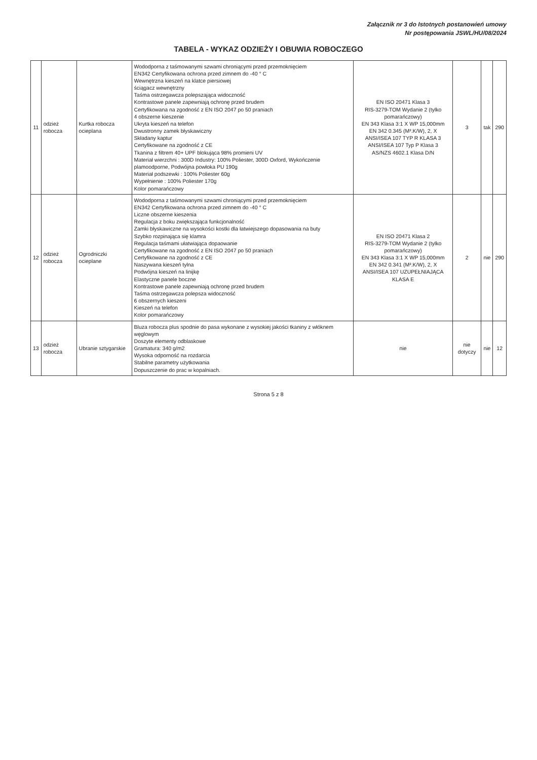Załącznik nr 3 do Istotnych postanowień umowy
Nr postępowania JSWL/HU/08/2024
TABELA - WYKAZ ODZIEŻY I OBUWIA ROBOCZEGO
| 11 | odzież robocza | Kurtka robocza ocieplana | Wododporna z taśmowanymi szwami chroniącymi przed przemoknięciem EN342 Certyfikowana ochrona przed zimnem do -40 ° C Wewnętrzna kieszeń na klatce piersiowej ściągacz wewnętrzny Taśma ostrzegawcza polepszająca widoczność Kontrastowe panele zapewniają ochronę przed brudem Certyfikowana na zgodność z EN ISO 2047 po 50 praniach 4 obszerne kieszenie Ukryta kieszeń na telefon Dwustronny zamek błyskawiczny Składany kaptur Certyfikowane na zgodność z CE Tkanina z filtrem 40+ UPF blokująca 98% promieni UV Materiał wierzchni : 300D Industry: 100% Poliester, 300D Oxford, Wykończenie plamoodporne, Podwójna powłoka PU 190g Materiał podszewki : 100% Poliester 60g Wypełnienie : 100% Poliester 170g Kolor pomarańczowy | EN ISO 20471 Klasa 3 RIS-3279-TOM Wydanie 2 (tylko pomarańczowy) EN 343 Klasa 3:1 X WP 15,000mm EN 342 0.345 (M².K/W), 2, X ANSI/ISEA 107 TYP R KLASA 3 ANSI/ISEA 107 Typ P Klasa 3 AS/NZS 4602.1 Klasa D/N | 3 | tak | 290 |
| 12 | odzież robocza | Ogrodniczki ocieplane | Wododporna z taśmowanymi szwami chroniącymi przed przemoknięciem EN342 Certyfikowana ochrona przed zimnem do -40 ° C Liczne obszerne kieszenia Regulacja z boku zwiększająca funkcjonalność Zamki błyskawiczne na wysokości kostki dla łatwiejszego dopasowania na buty Szybko rozpinająca się klamra Regulacja taśmami ułatwiająca dopaowanie Certyfikowane na zgodność z EN ISO 2047 po 50 praniach Certyfikowane na zgodność z CE Naszywana kieszeń tylna Podwójna kieszeń na linijkę Elastyczne panele boczne Kontrastowe panele zapewniają ochronę przed brudem Taśma ostrzegawcza polepsza widoczność 6 obszernych kieszeni Kieszeń na telefon Kolor pomarańczowy | EN ISO 20471 Klasa 2 RIS-3279-TOM Wydanie 2 (tylko pomarańczowy) EN 343 Klasa 3:1 X WP 15,000mm EN 342 0.341 (M².K/W), 2, X ANSI/ISEA 107 UZUPEŁNIAJĄCA KLASA E | 2 | nie | 290 |
| 13 | odzież robocza | Ubranie sztygarskie | Bluza robocza plus spodnie do pasa wykonane z wysokiej jakości tkaniny z włóknem węglowym Doszyte elementy odblaskowe Gramatura: 340 g/m2 Wysoka odporność na rozdarcia Stabilne parametry użytkowania Dopuszczenie do prac w kopalniach. | nie | nie dotyczy | nie | 12 |
Strona 5 z 8